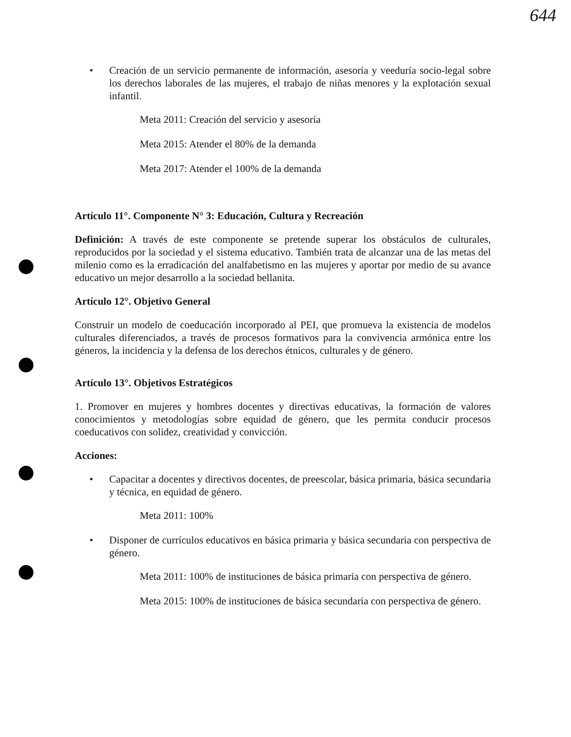644
• Creación de un servicio permanente de información, asesoría y veeduría socio-legal sobre los derechos laborales de las mujeres, el trabajo de niñas menores y la explotación sexual infantil.
Meta 2011: Creación del servicio y asesoría
Meta 2015: Atender el 80% de la demanda
Meta 2017: Atender el 100% de la demanda
Artículo 11°. Componente N° 3: Educación, Cultura y Recreación
Definición: A través de este componente se pretende superar los obstáculos de culturales, reproducidos por la sociedad y el sistema educativo. También trata de alcanzar una de las metas del milenio como es la erradicación del analfabetismo en las mujeres y aportar por medio de su avance educativo un mejor desarrollo a la sociedad bellanita.
Artículo 12°. Objetivo General
Construir un modelo de coeducación incorporado al PEI, que promueva la existencia de modelos culturales diferenciados, a través de procesos formativos para la convivencia armónica entre los géneros, la incidencia y la defensa de los derechos étnicos, culturales y de género.
Artículo 13°. Objetivos Estratégicos
1. Promover en mujeres y hombres docentes y directivas educativas, la formación de valores conocimientos y metodologías sobre equidad de género, que les permita conducir procesos coeducativos con solidez, creatividad y convicción.
Acciones:
• Capacitar a docentes y directivos docentes, de preescolar, básica primaria, básica secundaria y técnica, en equidad de género.
Meta 2011: 100%
• Disponer de currículos educativos en básica primaria y básica secundaria con perspectiva de género.
Meta 2011: 100% de instituciones de básica primaria con perspectiva de género.
Meta 2015: 100% de instituciones de básica secundaria con perspectiva de género.